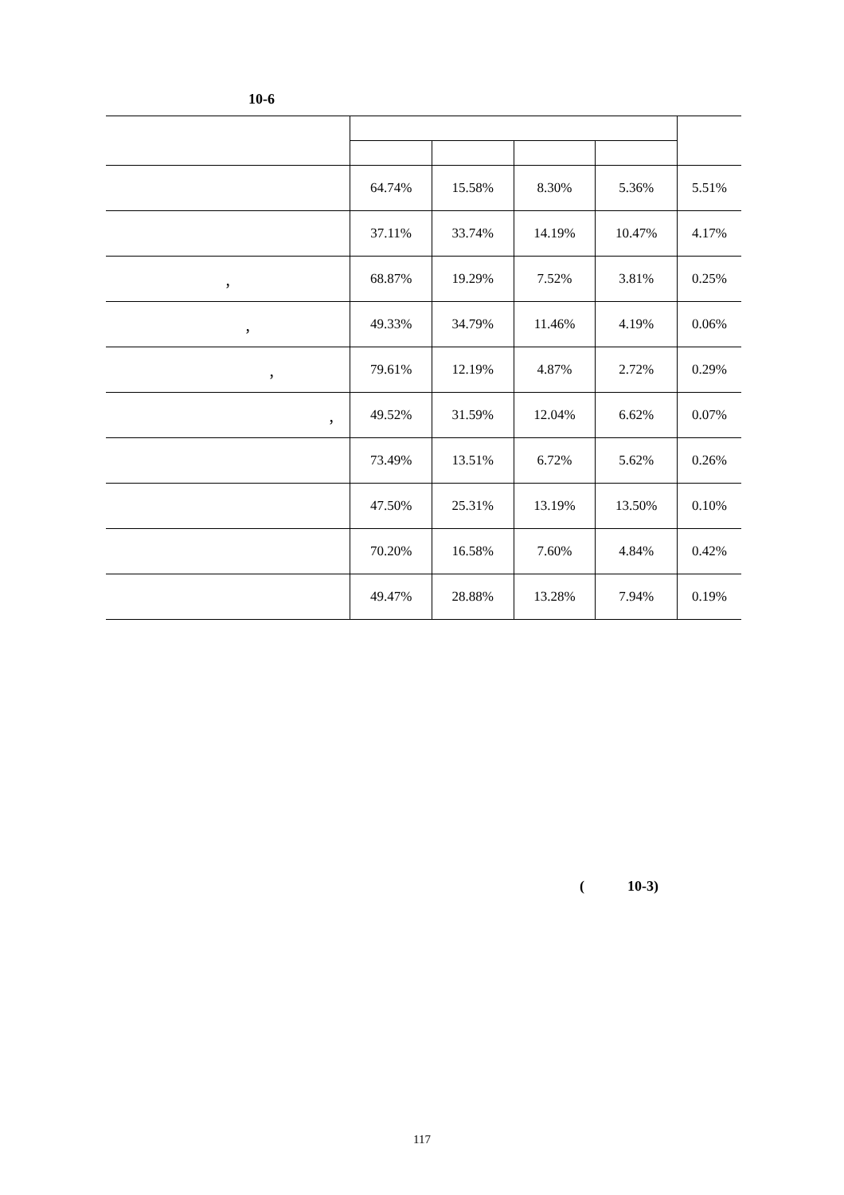10-6
| | 64.74% | 15.58% | 8.30% | 5.36% | 5.51% |
| | 37.11% | 33.74% | 14.19% | 10.47% | 4.17% |
| ， | 68.87% | 19.29% | 7.52% | 3.81% | 0.25% |
| ， | 49.33% | 34.79% | 11.46% | 4.19% | 0.06% |
| ， | 79.61% | 12.19% | 4.87% | 2.72% | 0.29% |
| ， | 49.52% | 31.59% | 12.04% | 6.62% | 0.07% |
| | 73.49% | 13.51% | 6.72% | 5.62% | 0.26% |
| | 47.50% | 25.31% | 13.19% | 13.50% | 0.10% |
| | 70.20% | 16.58% | 7.60% | 4.84% | 0.42% |
| | 49.47% | 28.88% | 13.28% | 7.94% | 0.19% |
( 10-3)
117